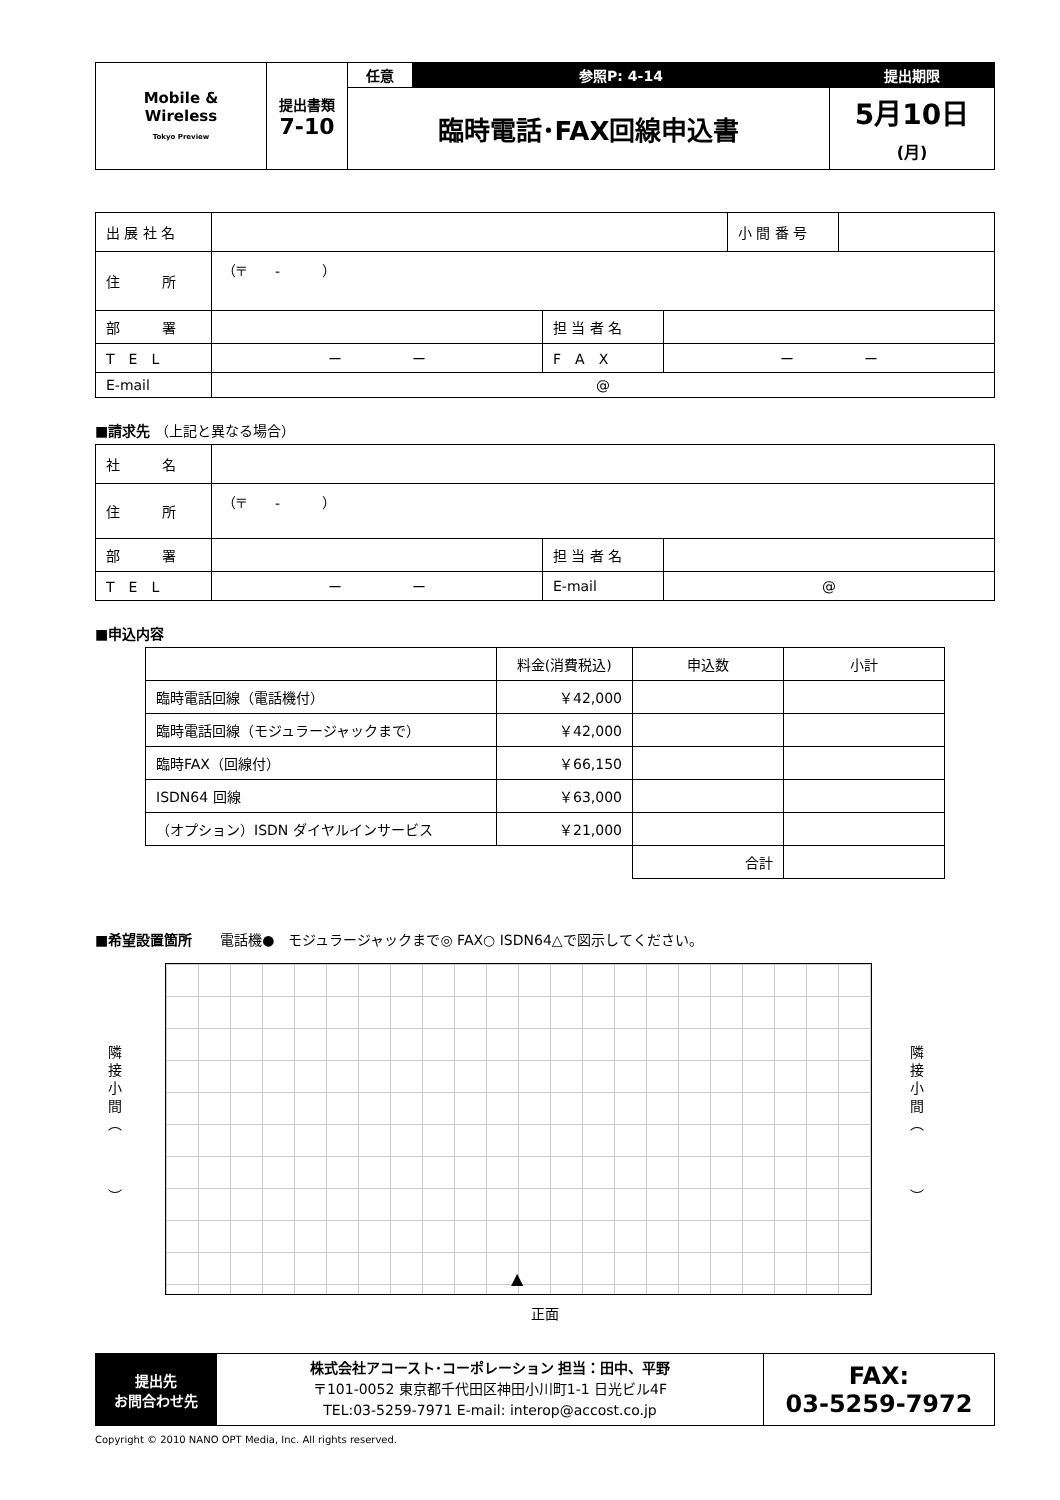| Mobile & Wireless Tokyo Preview | 提出書類 7-10 | 任意 | 参照P: 4-14 | 提出期限 |
| | | 臨時電話･FAX回線申込書 | | 5月10日 (月) |
| 出 展 社 名 | | 小 間 番 号 | |
| 住 所 | （〒 - ） | | |
| 部 署 | | 担 当 者 名 | |
| T E L | ー ー | F A X | ー ー |
| E-mail | @ | | |
■請求先 （上記と異なる場合）
| 社 名 | |
| 住 所 | （〒 - ） |
| 部 署 | | 担 当 者 名 | |
| T E L | ー ー | E-mail | @ |
■申込内容
| | 料金(消費税込) | 申込数 | 小計 |
| 臨時電話回線（電話機付） | ￥42,000 | | |
| 臨時電話回線（モジュラージャックまで） | ￥42,000 | | |
| 臨時FAX（回線付） | ￥66,150 | | |
| ISDN64 回線 | ￥63,000 | | |
| （オプション）ISDN ダイヤルインサービス | ￥21,000 | | |
| | | 合計 | |
■希望設置箇所　　電話機●　モジュラージャックまで◎ FAX○ ISDN64△で図示してください。
隣
接
小
間
︵
︶
▲
隣
接
小
間
︵
︶
正面
| 提出先 お問合わせ先 | 株式会社アコースト･コーポレーション 担当：田中、平野 〒101-0052 東京都千代田区神田小川町1-1 日光ビル4F TEL:03-5259-7971 E-mail: interop@accost.co.jp | FAX: 03-5259-7972 |
Copyright © 2010 NANO OPT Media, Inc. All rights reserved.